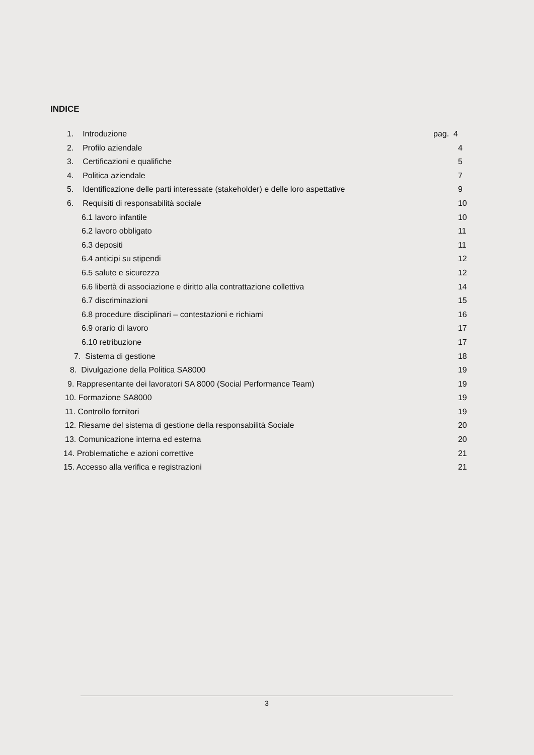INDICE
1. Introduzione pag. 4
2. Profilo aziendale 4
3. Certificazioni e qualifiche 5
4. Politica aziendale 7
5. Identificazione delle parti interessate (stakeholder) e delle loro aspettative 9
6. Requisiti di responsabilità sociale 10
6.1 lavoro infantile 10
6.2 lavoro obbligato 11
6.3 depositi 11
6.4 anticipi su stipendi 12
6.5 salute e sicurezza 12
6.6 libertà di associazione e diritto alla contrattazione collettiva 14
6.7 discriminazioni 15
6.8 procedure disciplinari – contestazioni e richiami 16
6.9 orario di lavoro 17
6.10 retribuzione 17
7. Sistema di gestione 18
8. Divulgazione della Politica SA8000 19
9. Rappresentante dei lavoratori SA 8000 (Social Performance Team) 19
10. Formazione SA8000 19
11. Controllo fornitori 19
12. Riesame del sistema di gestione della responsabilità Sociale 20
13. Comunicazione interna ed esterna 20
14. Problematiche e azioni correttive 21
15. Accesso alla verifica e registrazioni 21
3